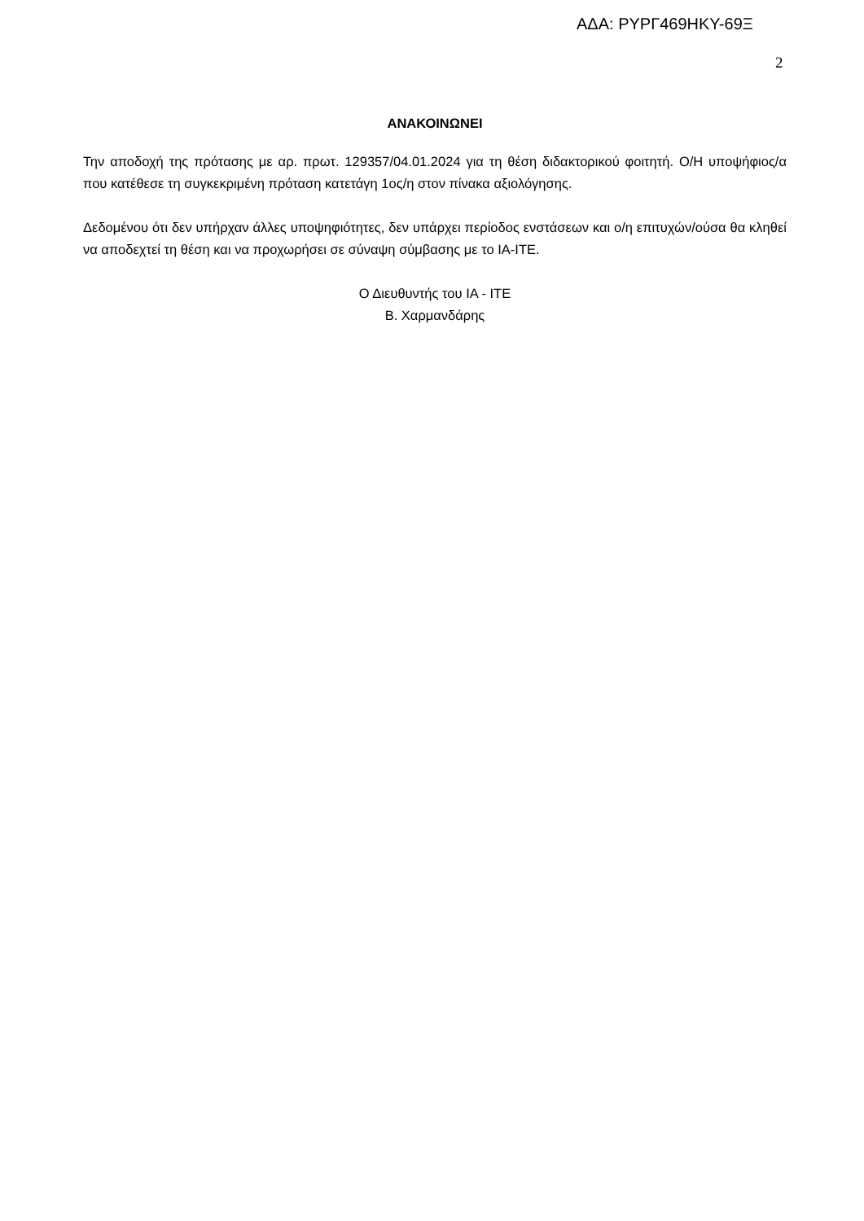ΑΔΑ: ΡΥΡΓ469ΗΚΥ-69Ξ
2
ΑΝΑΚΟΙΝΩΝΕΙ
Την αποδοχή της πρότασης με αρ. πρωτ. 129357/04.01.2024 για τη θέση διδακτορικού φοιτητή. Ο/Η υποψήφιος/α που κατέθεσε τη συγκεκριμένη πρόταση κατετάγη 1ος/η στον πίνακα αξιολόγησης.
Δεδομένου ότι δεν υπήρχαν άλλες υποψηφιότητες, δεν υπάρχει περίοδος ενστάσεων και ο/η επιτυχών/ούσα θα κληθεί να αποδεχτεί τη θέση και να προχωρήσει σε σύναψη σύμβασης με το ΙΑ-ΙΤΕ.
Ο Διευθυντής του ΙΑ - ΙΤΕ
Β. Χαρμανδάρης